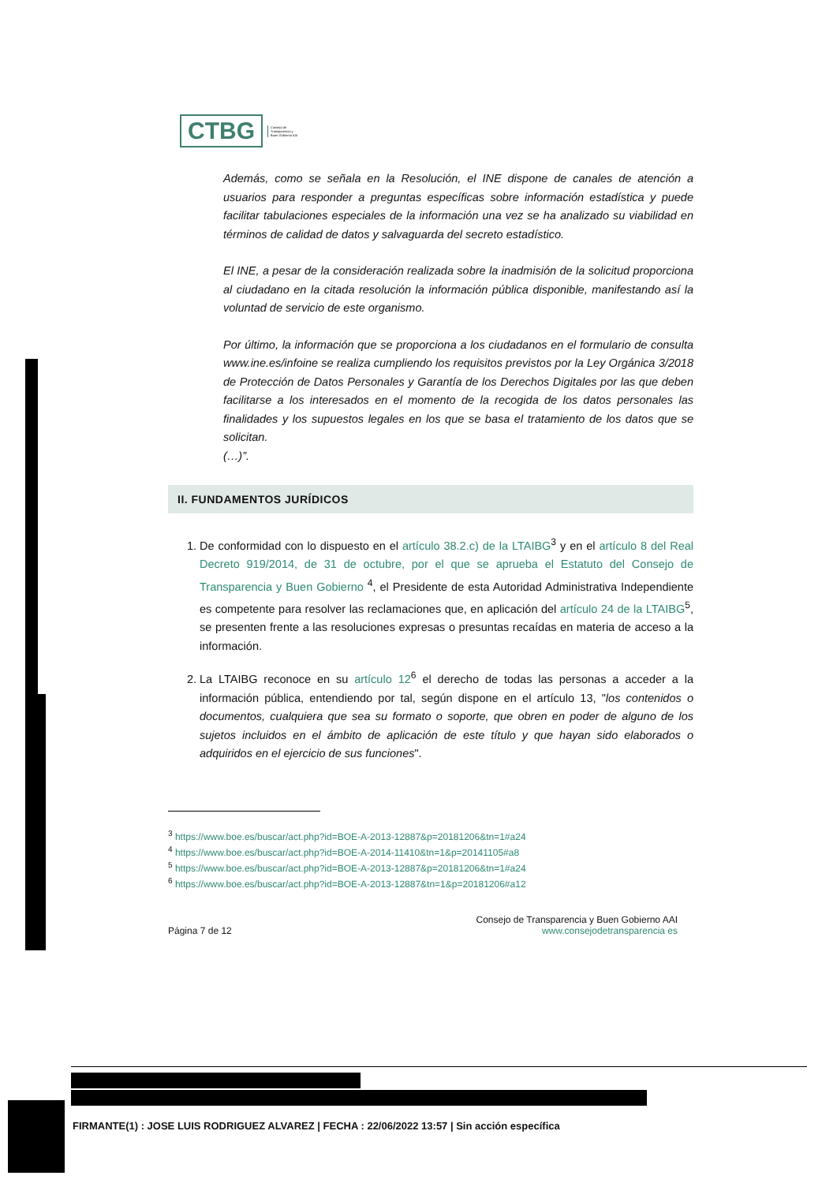CTBG
Consejo de
Transparencia y
Buen Gobierno AAI
Además, como se señala en la Resolución, el INE dispone de canales de atención a usuarios para responder a preguntas específicas sobre información estadística y puede facilitar tabulaciones especiales de la información una vez se ha analizado su viabilidad en términos de calidad de datos y salvaguarda del secreto estadístico.
El INE, a pesar de la consideración realizada sobre la inadmisión de la solicitud proporciona al ciudadano en la citada resolución la información pública disponible, manifestando así la voluntad de servicio de este organismo.
Por último, la información que se proporciona a los ciudadanos en el formulario de consulta www.ine.es/infoine se realiza cumpliendo los requisitos previstos por la Ley Orgánica 3/2018 de Protección de Datos Personales y Garantía de los Derechos Digitales por las que deben facilitarse a los interesados en el momento de la recogida de los datos personales las finalidades y los supuestos legales en los que se basa el tratamiento de los datos que se solicitan.
(…)”.
II. FUNDAMENTOS JURÍDICOS
1. De conformidad con lo dispuesto en el artículo 38.2.c) de la LTAIBG<sup>3</sup> y en el artículo 8 del Real Decreto 919/2014, de 31 de octubre, por el que se aprueba el Estatuto del Consejo de Transparencia y Buen Gobierno <sup>4</sup>, el Presidente de esta Autoridad Administrativa Independiente es competente para resolver las reclamaciones que, en aplicación del artículo 24 de la LTAIBG<sup>5</sup>, se presenten frente a las resoluciones expresas o presuntas recaídas en materia de acceso a la información.
2. La LTAIBG reconoce en su artículo 12<sup>6</sup> el derecho de todas las personas a acceder a la información pública, entendiendo por tal, según dispone en el artículo 13, "los contenidos o documentos, cualquiera que sea su formato o soporte, que obren en poder de alguno de los sujetos incluidos en el ámbito de aplicación de este título y que hayan sido elaborados o adquiridos en el ejercicio de sus funciones".
<sup>3</sup> https://www.boe.es/buscar/act.php?id=BOE-A-2013-12887&p=20181206&tn=1#a24
<sup>4</sup> https://www.boe.es/buscar/act.php?id=BOE-A-2014-11410&tn=1&p=20141105#a8
<sup>5</sup> https://www.boe.es/buscar/act.php?id=BOE-A-2013-12887&p=20181206&tn=1#a24
<sup>6</sup> https://www.boe.es/buscar/act.php?id=BOE-A-2013-12887&tn=1&p=20181206#a12
Página 7 de 12
Consejo de Transparencia y Buen Gobierno AAI
www.consejodetransparencia es
FIRMANTE(1) : JOSE LUIS RODRIGUEZ ALVAREZ | FECHA : 22/06/2022 13:57 | Sin acción específica